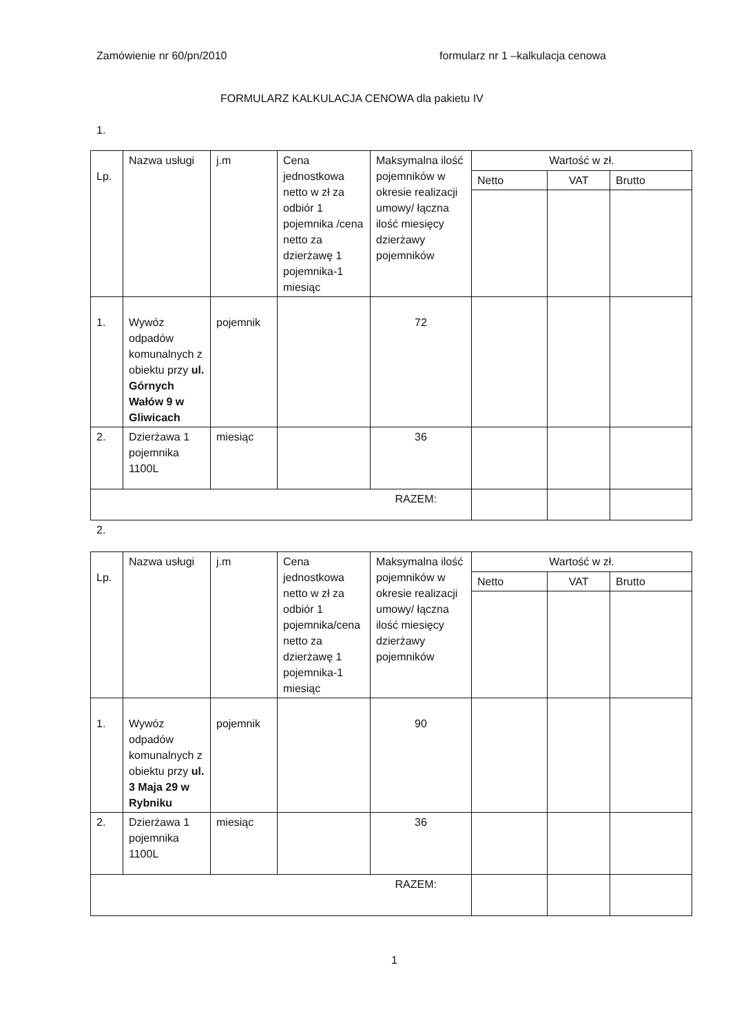Zamówienie nr 60/pn/2010 formularz nr 1 –kalkulacja cenowa
FORMULARZ KALKULACJA CENOWA dla pakietu IV
1.
| Lp. | Nazwa usługi | j.m | Cena jednostkowa netto w zł za odbiór 1 pojemnika /cena netto za dzierżawę 1 pojemnika-1 miesiąc | Maksymalna ilość pojemników w okresie realizacji umowy/ łączna ilość miesięcy dzierżawy pojemników | Wartość w zł. | | |
| --- | --- | --- | --- | --- | --- | --- | --- |
| | | | | | Netto | VAT | Brutto |
| 1. | Wywóz odpadów komunalnych z obiektu przy ul. Górnych Wałów 9 w Gliwicach | pojemnik | | 72 | | | |
| 2. | Dzierżawa 1 pojemnika 1100L | miesiąc | | 36 | | | |
| RAZEM: | | | | | | | |
2.
| Lp. | Nazwa usługi | j.m | Cena jednostkowa netto w zł za odbiór 1 pojemnika/cena netto za dzierżawę 1 pojemnika-1 miesiąc | Maksymalna ilość pojemników w okresie realizacji umowy/ łączna ilość miesięcy dzierżawy pojemników | Wartość w zł. | | |
| --- | --- | --- | --- | --- | --- | --- | --- |
| | | | | | Netto | VAT | Brutto |
| 1. | Wywóz odpadów komunalnych z obiektu przy ul. 3 Maja 29 w Rybniku | pojemnik | | 90 | | | |
| 2. | Dzierżawa 1 pojemnika 1100L | miesiąc | | 36 | | | |
| RAZEM: | | | | | | | |
1